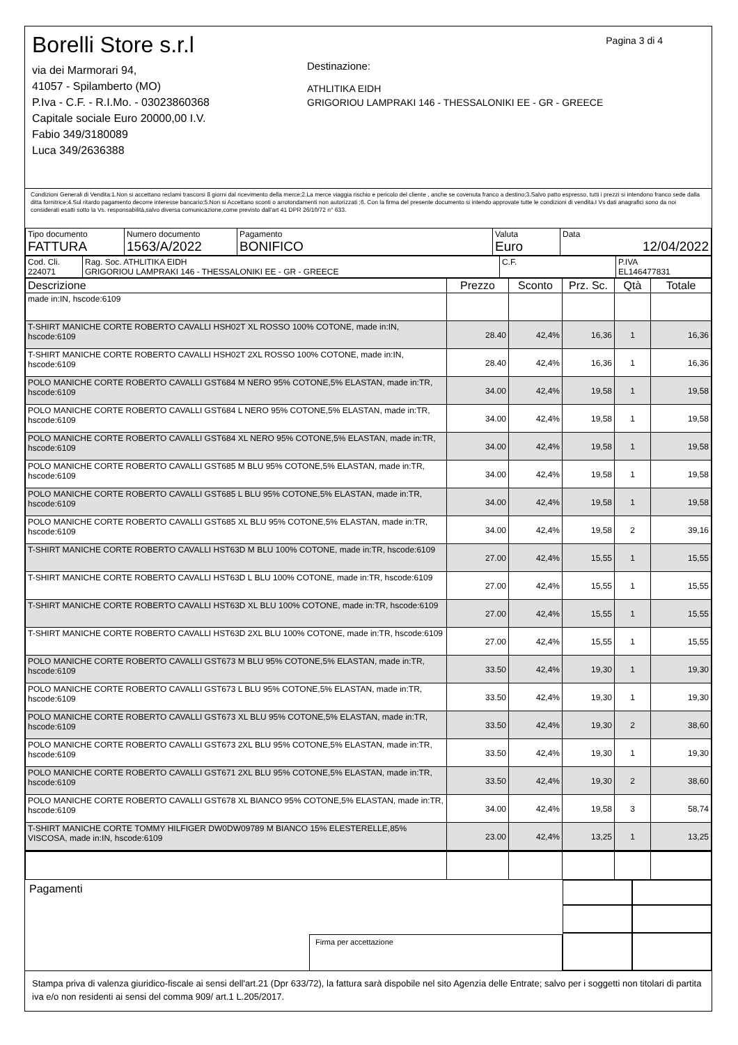Borelli Store s.r.l
via dei Marmorari 94,
41057 - Spilamberto (MO)
P.Iva - C.F. - R.I.Mo. - 03023860368
Capitale sociale Euro 20000,00 I.V.
Fabio 349/3180089
Luca 349/2636388
Pagina 3 di 4
Destinazione:
ATHLITIKA EIDH
GRIGORIOU LAMPRAKI 146 - THESSALONIKI EE - GR - GREECE
Condizioni Generali di Vendita:1.Non si accettano reclami trascorsi 8 giorni dal ricevimento della merce;2.La merce viaggia rischio e pericolo del cliente , anche se covenuta franco a destino;3.Salvo patto espresso, tutti i prezzi si intendono franco sede dalla ditta fornitrice;4.Sul ritardo pagamento decorre interesse bancario;5.Non si Accettano sconti o arrotondamenti non autorizzati ;6. Con la firma del presente documento si intendo approvate tutte le condizioni di vendita.I Vs dati anagrafici sono da noi considerati esatti sotto la Vs. responsabilità,salvo diversa comunicazione,come previsto dall'art 41 DPR 26/10/72 n° 633.
| Tipo documento FATTURA | Numero documento 1563/A/2022 | Pagamento BONIFICO | Valuta Euro | Data 12/04/2022 |
| Cod. Cli. 224071 | Rag. Soc. ATHLITIKA EIDH GRIGORIOU LAMPRAKI 146 - THESSALONIKI EE - GR - GREECE | C.F. | P.IVA EL146477831 |
| Descrizione | Prezzo | Sconto | Prz. Sc. | Qtà | Totale |
| --- | --- | --- | --- | --- | --- |
| made in:IN, hscode:6109 | | | | | |
| T-SHIRT MANICHE CORTE ROBERTO CAVALLI HSH02T XL ROSSO 100% COTONE, made in:IN, hscode:6109 | 28.40 | 42,4% | 16,36 | 1 | 16,36 |
| T-SHIRT MANICHE CORTE ROBERTO CAVALLI HSH02T 2XL ROSSO 100% COTONE, made in:IN, hscode:6109 | 28.40 | 42,4% | 16,36 | 1 | 16,36 |
| POLO MANICHE CORTE ROBERTO CAVALLI GST684 M NERO 95% COTONE,5% ELASTAN, made in:TR, hscode:6109 | 34.00 | 42,4% | 19,58 | 1 | 19,58 |
| POLO MANICHE CORTE ROBERTO CAVALLI GST684 L NERO 95% COTONE,5% ELASTAN, made in:TR, hscode:6109 | 34.00 | 42,4% | 19,58 | 1 | 19,58 |
| POLO MANICHE CORTE ROBERTO CAVALLI GST684 XL NERO 95% COTONE,5% ELASTAN, made in:TR, hscode:6109 | 34.00 | 42,4% | 19,58 | 1 | 19,58 |
| POLO MANICHE CORTE ROBERTO CAVALLI GST685 M BLU 95% COTONE,5% ELASTAN, made in:TR, hscode:6109 | 34.00 | 42,4% | 19,58 | 1 | 19,58 |
| POLO MANICHE CORTE ROBERTO CAVALLI GST685 L BLU 95% COTONE,5% ELASTAN, made in:TR, hscode:6109 | 34.00 | 42,4% | 19,58 | 1 | 19,58 |
| POLO MANICHE CORTE ROBERTO CAVALLI GST685 XL BLU 95% COTONE,5% ELASTAN, made in:TR, hscode:6109 | 34.00 | 42,4% | 19,58 | 2 | 39,16 |
| T-SHIRT MANICHE CORTE ROBERTO CAVALLI HST63D M BLU 100% COTONE, made in:TR, hscode:6109 | 27.00 | 42,4% | 15,55 | 1 | 15,55 |
| T-SHIRT MANICHE CORTE ROBERTO CAVALLI HST63D L BLU 100% COTONE, made in:TR, hscode:6109 | 27.00 | 42,4% | 15,55 | 1 | 15,55 |
| T-SHIRT MANICHE CORTE ROBERTO CAVALLI HST63D XL BLU 100% COTONE, made in:TR, hscode:6109 | 27.00 | 42,4% | 15,55 | 1 | 15,55 |
| T-SHIRT MANICHE CORTE ROBERTO CAVALLI HST63D 2XL BLU 100% COTONE, made in:TR, hscode:6109 | 27.00 | 42,4% | 15,55 | 1 | 15,55 |
| POLO MANICHE CORTE ROBERTO CAVALLI GST673 M BLU 95% COTONE,5% ELASTAN, made in:TR, hscode:6109 | 33.50 | 42,4% | 19,30 | 1 | 19,30 |
| POLO MANICHE CORTE ROBERTO CAVALLI GST673 L BLU 95% COTONE,5% ELASTAN, made in:TR, hscode:6109 | 33.50 | 42,4% | 19,30 | 1 | 19,30 |
| POLO MANICHE CORTE ROBERTO CAVALLI GST673 XL BLU 95% COTONE,5% ELASTAN, made in:TR, hscode:6109 | 33.50 | 42,4% | 19,30 | 2 | 38,60 |
| POLO MANICHE CORTE ROBERTO CAVALLI GST673 2XL BLU 95% COTONE,5% ELASTAN, made in:TR, hscode:6109 | 33.50 | 42,4% | 19,30 | 1 | 19,30 |
| POLO MANICHE CORTE ROBERTO CAVALLI GST671 2XL BLU 95% COTONE,5% ELASTAN, made in:TR, hscode:6109 | 33.50 | 42,4% | 19,30 | 2 | 38,60 |
| POLO MANICHE CORTE ROBERTO CAVALLI GST678 XL BIANCO 95% COTONE,5% ELASTAN, made in:TR, hscode:6109 | 34.00 | 42,4% | 19,58 | 3 | 58,74 |
| T-SHIRT MANICHE CORTE TOMMY HILFIGER DW0DW09789 M BIANCO 15% ELESTERELLE,85% VISCOSA, made in:IN, hscode:6109 | 23.00 | 42,4% | 13,25 | 1 | 13,25 |
Pagamenti
Firma per accettazione
Stampa priva di valenza giuridico-fiscale ai sensi dell'art.21 (Dpr 633/72), la fattura sarà dispobile nel sito Agenzia delle Entrate; salvo per i soggetti non titolari di partita iva e/o non residenti ai sensi del comma 909/ art.1 L.205/2017.